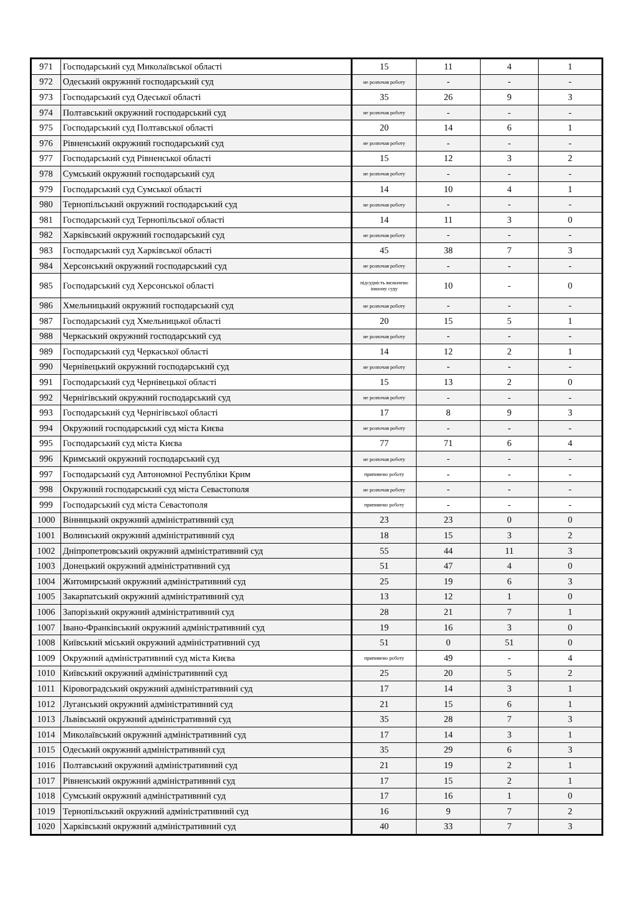| 971 | Господарський суд Миколаївської області | 15 | 11 | 4 | 1 |
| 972 | Одеський окружний господарський суд | не розпочав роботу | - | - | - |
| 973 | Господарський суд Одеської області | 35 | 26 | 9 | 3 |
| 974 | Полтавський окружний господарський суд | не розпочав роботу | - | - | - |
| 975 | Господарський суд Полтавської області | 20 | 14 | 6 | 1 |
| 976 | Рівненський окружний господарський суд | не розпочав роботу | - | - | - |
| 977 | Господарський суд Рівненської області | 15 | 12 | 3 | 2 |
| 978 | Сумський окружний господарський суд | не розпочав роботу | - | - | - |
| 979 | Господарський суд Сумської області | 14 | 10 | 4 | 1 |
| 980 | Тернопільський окружний господарський суд | не розпочав роботу | - | - | - |
| 981 | Господарський суд Тернопільської області | 14 | 11 | 3 | 0 |
| 982 | Харківський окружний господарський суд | не розпочав роботу | - | - | - |
| 983 | Господарський суд Харківської області | 45 | 38 | 7 | 3 |
| 984 | Херсонський окружний господарський суд | не розпочав роботу | - | - | - |
| 985 | Господарський суд Херсонської області | підсудність визначено іншому суду | 10 | - | 0 |
| 986 | Хмельницький окружний господарський суд | не розпочав роботу | - | - | - |
| 987 | Господарський суд Хмельницької області | 20 | 15 | 5 | 1 |
| 988 | Черкаський окружний господарський суд | не розпочав роботу | - | - | - |
| 989 | Господарський суд Черкаської області | 14 | 12 | 2 | 1 |
| 990 | Чернівецький окружний господарський суд | не розпочав роботу | - | - | - |
| 991 | Господарський суд Чернівецької області | 15 | 13 | 2 | 0 |
| 992 | Чернігівський окружний господарський суд | не розпочав роботу | - | - | - |
| 993 | Господарський суд Чернігівської області | 17 | 8 | 9 | 3 |
| 994 | Окружний господарський суд міста Києва | не розпочав роботу | - | - | - |
| 995 | Господарський суд міста Києва | 77 | 71 | 6 | 4 |
| 996 | Кримський окружний господарський суд | не розпочав роботу | - | - | - |
| 997 | Господарський суд Автономної Республіки Крим | припинено роботу | - | - | - |
| 998 | Окружний господарський суд міста Севастополя | не розпочав роботу | - | - | - |
| 999 | Господарський суд міста Севастополя | припинено роботу | - | - | - |
| 1000 | Вінницький окружний адміністративний суд | 23 | 23 | 0 | 0 |
| 1001 | Волинський окружний адміністративний суд | 18 | 15 | 3 | 2 |
| 1002 | Дніпропетровський окружний адміністративний суд | 55 | 44 | 11 | 3 |
| 1003 | Донецький окружний адміністративний суд | 51 | 47 | 4 | 0 |
| 1004 | Житомирський окружний адміністративний суд | 25 | 19 | 6 | 3 |
| 1005 | Закарпатський окружний адміністративний суд | 13 | 12 | 1 | 0 |
| 1006 | Запорізький окружний адміністративний суд | 28 | 21 | 7 | 1 |
| 1007 | Івано-Франківський окружний адміністративний суд | 19 | 16 | 3 | 0 |
| 1008 | Київський міський окружний адміністративний суд | 51 | 0 | 51 | 0 |
| 1009 | Окружний адміністративний суд міста Києва | припинено роботу | 49 | - | 4 |
| 1010 | Київський окружний адміністративний суд | 25 | 20 | 5 | 2 |
| 1011 | Кіровоградський окружний адміністративний суд | 17 | 14 | 3 | 1 |
| 1012 | Луганський окружний адміністративний суд | 21 | 15 | 6 | 1 |
| 1013 | Львівський окружний адміністративний суд | 35 | 28 | 7 | 3 |
| 1014 | Миколаївський окружний адміністративний суд | 17 | 14 | 3 | 1 |
| 1015 | Одеський окружний адміністративний суд | 35 | 29 | 6 | 3 |
| 1016 | Полтавський окружний адміністративний суд | 21 | 19 | 2 | 1 |
| 1017 | Рівненський окружний адміністративний суд | 17 | 15 | 2 | 1 |
| 1018 | Сумський окружний адміністративний суд | 17 | 16 | 1 | 0 |
| 1019 | Тернопільський окружний адміністративний суд | 16 | 9 | 7 | 2 |
| 1020 | Харківський окружний адміністративний суд | 40 | 33 | 7 | 3 |